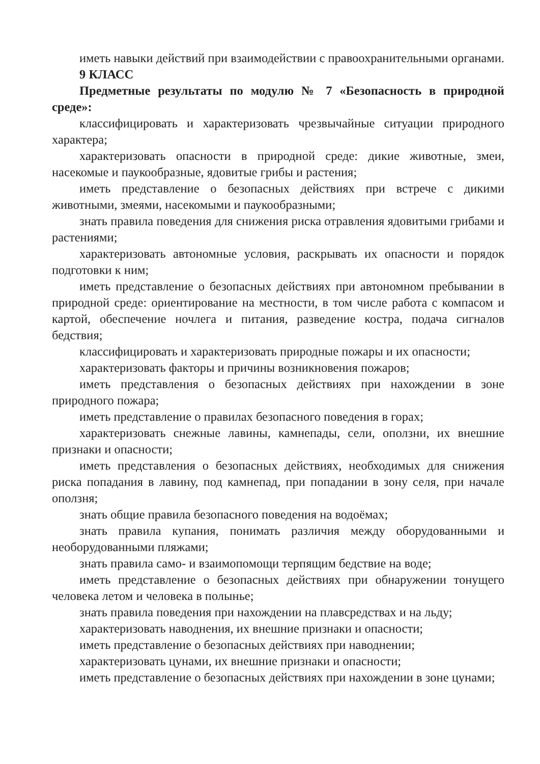иметь навыки действий при взаимодействии с правоохранительными органами.
9 КЛАСС
Предметные результаты по модулю № 7 «Безопасность в природной среде»:
классифицировать и характеризовать чрезвычайные ситуации природного характера;
характеризовать опасности в природной среде: дикие животные, змеи, насекомые и паукообразные, ядовитые грибы и растения;
иметь представление о безопасных действиях при встрече с дикими животными, змеями, насекомыми и паукообразными;
знать правила поведения для снижения риска отравления ядовитыми грибами и растениями;
характеризовать автономные условия, раскрывать их опасности и порядок подготовки к ним;
иметь представление о безопасных действиях при автономном пребывании в природной среде: ориентирование на местности, в том числе работа с компасом и картой, обеспечение ночлега и питания, разведение костра, подача сигналов бедствия;
классифицировать и характеризовать природные пожары и их опасности;
характеризовать факторы и причины возникновения пожаров;
иметь представления о безопасных действиях при нахождении в зоне природного пожара;
иметь представление о правилах безопасного поведения в горах;
характеризовать снежные лавины, камнепады, сели, оползни, их внешние признаки и опасности;
иметь представления о безопасных действиях, необходимых для снижения риска попадания в лавину, под камнепад, при попадании в зону селя, при начале оползня;
знать общие правила безопасного поведения на водоёмах;
знать правила купания, понимать различия между оборудованными и необорудованными пляжами;
знать правила само- и взаимопомощи терпящим бедствие на воде;
иметь представление о безопасных действиях при обнаружении тонущего человека летом и человека в полынье;
знать правила поведения при нахождении на плавсредствах и на льду;
характеризовать наводнения, их внешние признаки и опасности;
иметь представление о безопасных действиях при наводнении;
характеризовать цунами, их внешние признаки и опасности;
иметь представление о безопасных действиях при нахождении в зоне цунами;